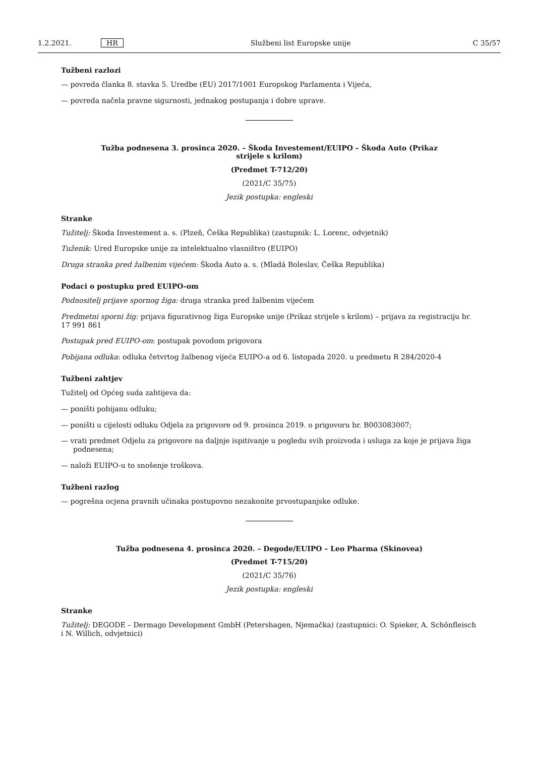1.2.2021. HR Službeni list Europske unije C 35/57
Tužbeni razlozi
— povreda članka 8. stavka 5. Uredbe (EU) 2017/1001 Europskog Parlamenta i Vijeća,
— povreda načela pravne sigurnosti, jednakog postupanja i dobre uprave.
Tužba podnesena 3. prosinca 2020. – Škoda Investement/EUIPO – Škoda Auto (Prikaz strijele s krilom)
(Predmet T-712/20)
(2021/C 35/75)
Jezik postupka: engleski
Stranke
Tužitelj: Škoda Investement a. s. (Plzeň, Češka Republika) (zastupnik: L. Lorenc, odvjetnik)
Tuženik: Ured Europske unije za intelektualno vlasništvo (EUIPO)
Druga stranka pred žalbenim vijećem: Škoda Auto a. s. (Mladá Boleslav, Češka Republika)
Podaci o postupku pred EUIPO-om
Podnositelj prijave spornog žiga: druga stranka pred žalbenim vijećem
Predmetni sporni žig: prijava figurativnog žiga Europske unije (Prikaz strijele s krilom) – prijava za registraciju br. 17 991 861
Postupak pred EUIPO-om: postupak povodom prigovora
Pobijana odluka: odluka četvrtog žalbenog vijeća EUIPO-a od 6. listopada 2020. u predmetu R 284/2020-4
Tužbeni zahtjev
Tužitelj od Općeg suda zahtijeva da:
— poništi pobijanu odluku;
— poništi u cijelosti odluku Odjela za prigovore od 9. prosinca 2019. o prigovoru br. B003083007;
— vrati predmet Odjelu za prigovore na daljnje ispitivanje u pogledu svih proizvoda i usluga za koje je prijava žiga podnesena;
— naloži EUIPO-u to snošenje troškova.
Tužbeni razlog
— pogrešna ocjena pravnih učinaka postupovno nezakonite prvostupanjske odluke.
Tužba podnesena 4. prosinca 2020. – Degode/EUIPO – Leo Pharma (Skinovea)
(Predmet T-715/20)
(2021/C 35/76)
Jezik postupka: engleski
Stranke
Tužitelj: DEGODE – Dermago Development GmbH (Petershagen, Njemačka) (zastupnici: O. Spieker, A. Schönfleisch i N. Willich, odvjetnici)